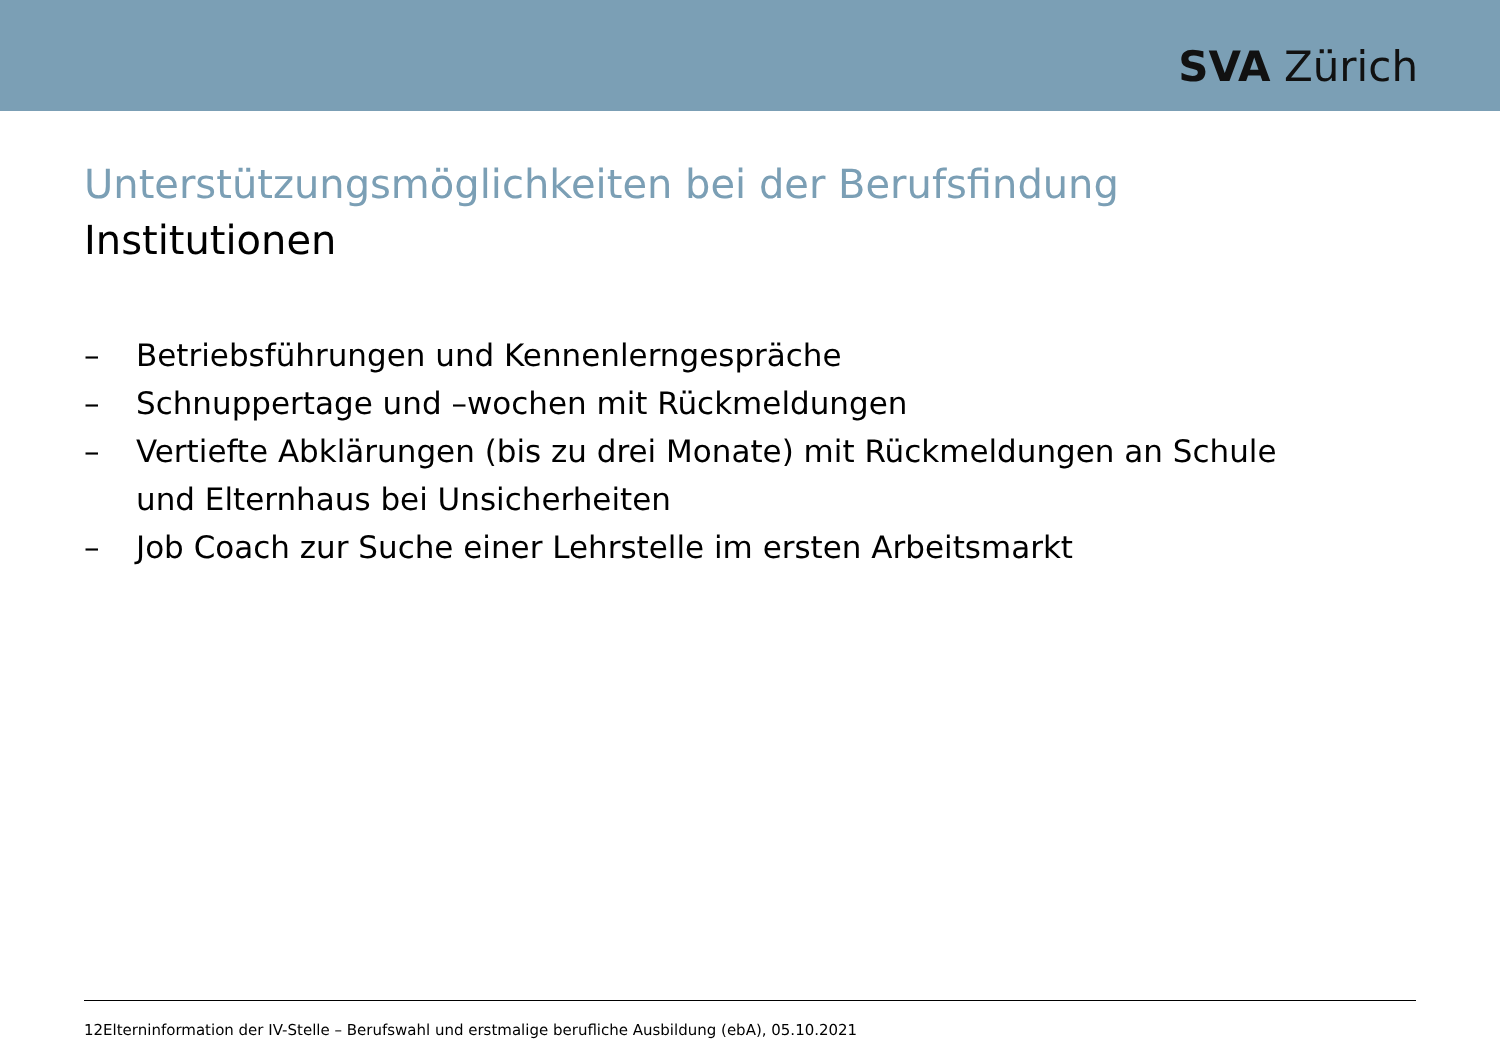SVA Zürich
Unterstützungsmöglichkeiten bei der Berufsfindung
Institutionen
– Betriebsführungen und Kennenlerngespräche
– Schnuppertage und –wochen mit Rückmeldungen
– Vertiefte Abklärungen (bis zu drei Monate) mit Rückmeldungen an Schule und Elternhaus bei Unsicherheiten
– Job Coach zur Suche einer Lehrstelle im ersten Arbeitsmarkt
12Elterninformation der IV-Stelle – Berufswahl und erstmalige berufliche Ausbildung (ebA), 05.10.2021